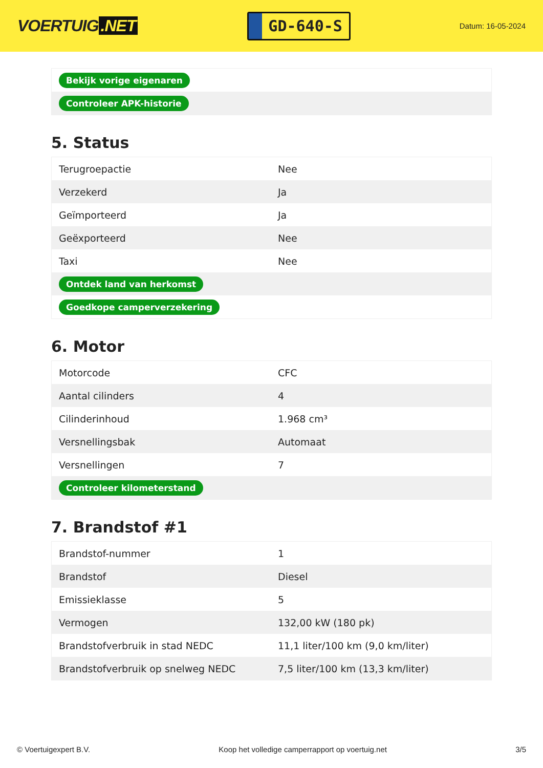VOERTUIG.NET
GD-640-S
Datum: 16-05-2024
| Bekijk vorige eigenaren |
| Controleer APK-historie |
5. Status
| Terugroepactie | Nee |
| Verzekerd | Ja |
| Geïmporteerd | Ja |
| Geëxporteerd | Nee |
| Taxi | Nee |
| Ontdek land van herkomst | |
| Goedkope camperverzekering | |
6. Motor
| Motorcode | CFC |
| Aantal cilinders | 4 |
| Cilinderinhoud | 1.968 cm³ |
| Versnellingsbak | Automaat |
| Versnellingen | 7 |
| Controleer kilometerstand | |
7. Brandstof #1
| Brandstof-nummer | 1 |
| Brandstof | Diesel |
| Emissieklasse | 5 |
| Vermogen | 132,00 kW (180 pk) |
| Brandstofverbruik in stad NEDC | 11,1 liter/100 km (9,0 km/liter) |
| Brandstofverbruik op snelweg NEDC | 7,5 liter/100 km (13,3 km/liter) |
© Voertuigexpert B.V. Koop het volledige camperrapport op voertuig.net 3/5